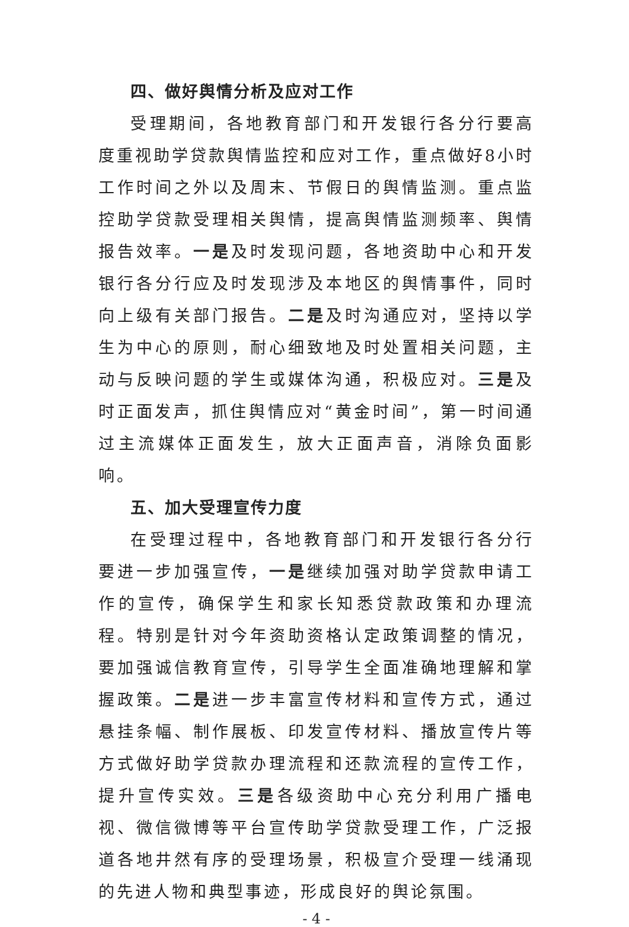四、做好舆情分析及应对工作
受理期间，各地教育部门和开发银行各分行要高度重视助学贷款舆情监控和应对工作，重点做好8小时工作时间之外以及周末、节假日的舆情监测。重点监控助学贷款受理相关舆情，提高舆情监测频率、舆情报告效率。一是及时发现问题，各地资助中心和开发银行各分行应及时发现涉及本地区的舆情事件，同时向上级有关部门报告。二是及时沟通应对，坚持以学生为中心的原则，耐心细致地及时处置相关问题，主动与反映问题的学生或媒体沟通，积极应对。三是及时正面发声，抓住舆情应对“黄金时间”，第一时间通过主流媒体正面发生，放大正面声音，消除负面影响。
五、加大受理宣传力度
在受理过程中，各地教育部门和开发银行各分行要进一步加强宣传，一是继续加强对助学贷款申请工作的宣传，确保学生和家长知悉贷款政策和办理流程。特别是针对今年资助资格认定政策调整的情况，要加强诚信教育宣传，引导学生全面准确地理解和掌握政策。二是进一步丰富宣传材料和宣传方式，通过悬挂条幅、制作展板、印发宣传材料、播放宣传片等方式做好助学贷款办理流程和还款流程的宣传工作，提升宣传实效。三是各级资助中心充分利用广播电视、微信微博等平台宣传助学贷款受理工作，广泛报道各地井然有序的受理场景，积极宣介受理一线涌现的先进人物和典型事迹，形成良好的舆论氛围。
- 4 -